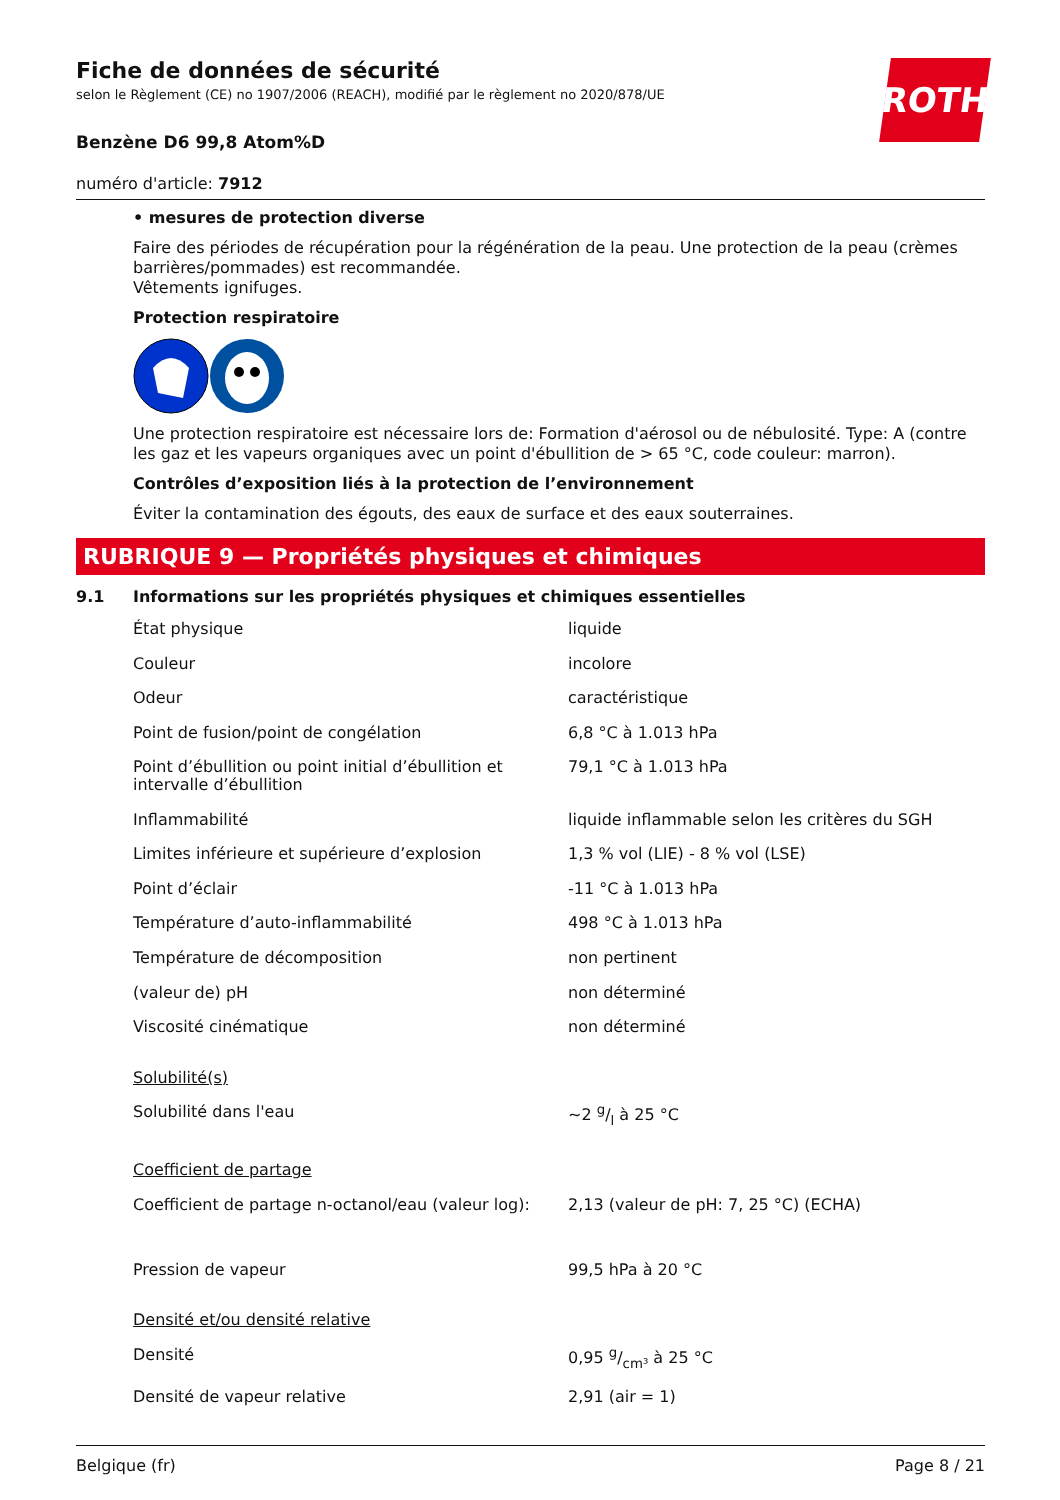Fiche de données de sécurité
selon le Règlement (CE) no 1907/2006 (REACH), modifié par le règlement no 2020/878/UE
ROTH
Benzène D6 99,8 Atom%D
numéro d'article: 7912
• mesures de protection diverse
Faire des périodes de récupération pour la régénération de la peau. Une protection de la peau (crèmes barrières/pommades) est recommandée.
Vêtements ignifuges.
Protection respiratoire
Une protection respiratoire est nécessaire lors de: Formation d'aérosol ou de nébulosité. Type: A (contre les gaz et les vapeurs organiques avec un point d'ébullition de > 65 °C, code couleur: marron).
Contrôles d’exposition liés à la protection de l’environnement
Éviter la contamination des égouts, des eaux de surface et des eaux souterraines.
RUBRIQUE 9 — Propriétés physiques et chimiques
9.1 Informations sur les propriétés physiques et chimiques essentielles
| État physique | liquide |
| Couleur | incolore |
| Odeur | caractéristique |
| Point de fusion/point de congélation | 6,8 °C à 1.013 hPa |
| Point d’ébullition ou point initial d’ébullition et intervalle d’ébullition | 79,1 °C à 1.013 hPa |
| Inflammabilité | liquide inflammable selon les critères du SGH |
| Limites inférieure et supérieure d’explosion | 1,3 % vol (LIE) - 8 % vol (LSE) |
| Point d’éclair | -11 °C à 1.013 hPa |
| Température d’auto-inflammabilité | 498 °C à 1.013 hPa |
| Température de décomposition | non pertinent |
| (valeur de) pH | non déterminé |
| Viscosité cinématique | non déterminé |
| Solubilité(s) | |
| Solubilité dans l'eau | ~2 g/l à 25 °C |
| Coefficient de partage | |
| Coefficient de partage n-octanol/eau (valeur log): | 2,13 (valeur de pH: 7, 25 °C) (ECHA) |
| Pression de vapeur | 99,5 hPa à 20 °C |
| Densité et/ou densité relative | |
| Densité | 0,95 g/cm³ à 25 °C |
| Densité de vapeur relative | 2,91 (air = 1) |
Belgique (fr) Page 8 / 21